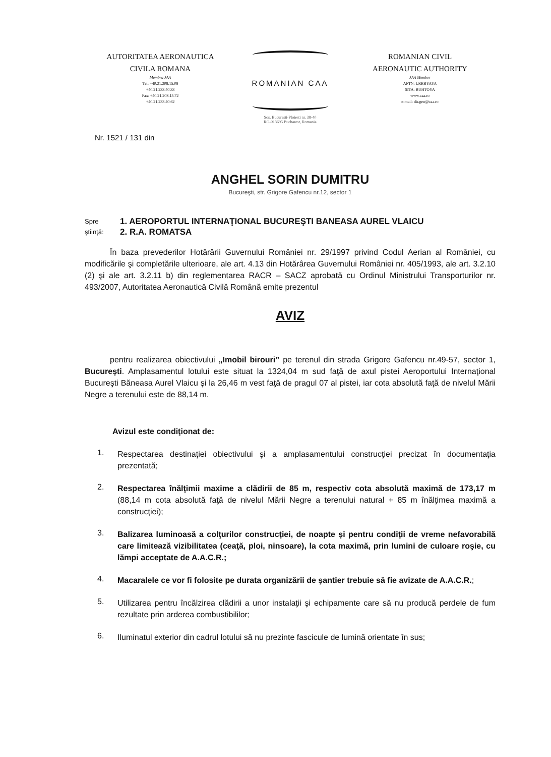AUTORITATEA AERONAUTICA
CIVILA ROMANA
Membra JAA
Tel: +40.21.208.15.08
+40.21.233.40.33
Fax: +40.21.208.15.72
+40.21.233.40.62
ROMANIAN CAA
Sos. Bucuresti-Ploiesti nr. 38-40
RO-013695 Bucharest, Romania
ROMANIAN CIVIL
AERONAUTIC AUTHORITY
JAA Member
AFTN: LRBBYAYA
SITA: BUHTOYA
www.caa.ro
e-mail: dir.gen@caa.ro
Nr. 1521 / 131 din
ANGHEL SORIN DUMITRU
Bucureşti, str. Grigore Gafencu nr.12, sector 1
Spre
ştiinţă:
1. AEROPORTUL INTERNAŢIONAL BUCUREŞTI BANEASA AUREL VLAICU
2. R.A. ROMATSA
În baza prevederilor Hotărârii Guvernului României nr. 29/1997 privind Codul Aerian al României, cu modificările şi completările ulterioare, ale art. 4.13 din Hotărârea Guvernului României nr. 405/1993, ale art. 3.2.10 (2) şi ale art. 3.2.11 b) din reglementarea RACR – SACZ aprobată cu Ordinul Ministrului Transporturilor nr. 493/2007, Autoritatea Aeronautică Civilă Română emite prezentul
AVIZ
pentru realizarea obiectivului „Imobil birouri” pe terenul din strada Grigore Gafencu nr.49-57, sector 1, Bucureşti. Amplasamentul lotului este situat la 1324,04 m sud faţă de axul pistei Aeroportului Internaţional Bucureşti Băneasa Aurel Vlaicu şi la 26,46 m vest faţă de pragul 07 al pistei, iar cota absolută faţă de nivelul Mării Negre a terenului este de 88,14 m.
Avizul este condiţionat de:
1.
Respectarea destinaţiei obiectivului şi a amplasamentului construcţiei precizat în documentaţia prezentată;
2.
Respectarea înălţimii maxime a clădirii de 85 m, respectiv cota absolută maximă de 173,17 m (88,14 m cota absolută faţă de nivelul Mării Negre a terenului natural + 85 m înălţimea maximă a construcţiei);
3.
Balizarea luminoasă a colţurilor construcţiei, de noapte şi pentru condiţii de vreme nefavorabilă care limitează vizibilitatea (ceaţă, ploi, ninsoare), la cota maximă, prin lumini de culoare roşie, cu lămpi acceptate de A.A.C.R.;
4.
Macaralele ce vor fi folosite pe durata organizării de şantier trebuie să fie avizate de A.A.C.R.;
5.
Utilizarea pentru încălzirea clădirii a unor instalaţii şi echipamente care să nu producă perdele de fum rezultate prin arderea combustibililor;
6.
Iluminatul exterior din cadrul lotului să nu prezinte fascicule de lumină orientate în sus;